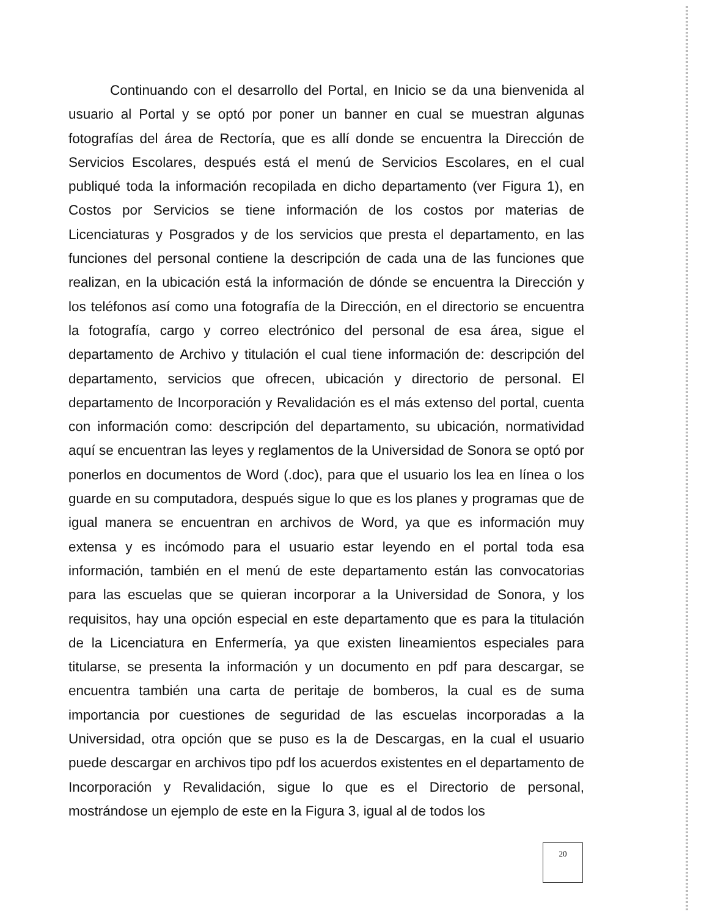Continuando con el desarrollo del Portal, en Inicio se da una bienvenida al usuario al Portal y se optó por poner un banner en cual se muestran algunas fotografías del área de Rectoría, que es allí donde se encuentra la Dirección de Servicios Escolares, después está el menú de Servicios Escolares, en el cual publiqué toda la información recopilada en dicho departamento (ver Figura 1), en Costos por Servicios se tiene información de los costos por materias de Licenciaturas y Posgrados y de los servicios que presta el departamento, en las funciones del personal contiene la descripción de cada una de las funciones que realizan, en la ubicación está la información de dónde se encuentra la Dirección y los teléfonos así como una fotografía de la Dirección, en el directorio se encuentra la fotografía, cargo y correo electrónico del personal de esa área, sigue el departamento de Archivo y titulación el cual tiene información de: descripción del departamento, servicios que ofrecen, ubicación y directorio de personal. El departamento de Incorporación y Revalidación es el más extenso del portal, cuenta con información como: descripción del departamento, su ubicación, normatividad aquí se encuentran las leyes y reglamentos de la Universidad de Sonora se optó por ponerlos en documentos de Word (.doc), para que el usuario los lea en línea o los guarde en su computadora, después sigue lo que es los planes y programas que de igual manera se encuentran en archivos de Word, ya que es información muy extensa y es incómodo para el usuario estar leyendo en el portal toda esa información, también en el menú de este departamento están las convocatorias para las escuelas que se quieran incorporar a la Universidad de Sonora, y los requisitos, hay una opción especial en este departamento que es para la titulación de la Licenciatura en Enfermería, ya que existen lineamientos especiales para titularse, se presenta la información y un documento en pdf para descargar, se encuentra también una carta de peritaje de bomberos, la cual es de suma importancia por cuestiones de seguridad de las escuelas incorporadas a la Universidad, otra opción que se puso es la de Descargas, en la cual el usuario puede descargar en archivos tipo pdf los acuerdos existentes en el departamento de Incorporación y Revalidación, sigue lo que es el Directorio de personal, mostrándose un ejemplo de este en la Figura 3, igual al de todos los
20